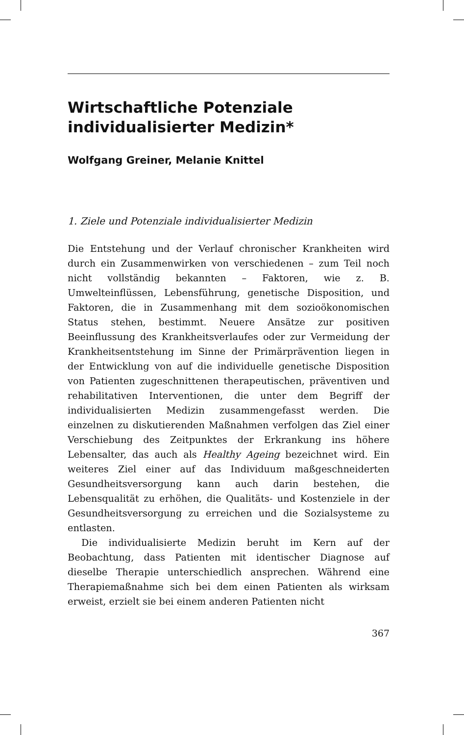Wirtschaftliche Potenziale individualisierter Medizin*
Wolfgang Greiner, Melanie Knittel
1. Ziele und Potenziale individualisierter Medizin
Die Entstehung und der Verlauf chronischer Krankheiten wird durch ein Zusammenwirken von verschiedenen – zum Teil noch nicht vollständig bekannten – Faktoren, wie z. B. Umwelteinflüssen, Lebensführung, genetische Disposition, und Faktoren, die in Zusammenhang mit dem sozioökonomischen Status stehen, bestimmt. Neuere Ansätze zur positiven Beeinflussung des Krankheitsverlaufes oder zur Vermeidung der Krankheitsentstehung im Sinne der Primärprävention liegen in der Entwicklung von auf die individuelle genetische Disposition von Patienten zugeschnittenen therapeutischen, präventiven und rehabilitativen Interventionen, die unter dem Begriff der individualisierten Medizin zusammengefasst werden. Die einzelnen zu diskutierenden Maßnahmen verfolgen das Ziel einer Verschiebung des Zeitpunktes der Erkrankung ins höhere Lebensalter, das auch als Healthy Ageing bezeichnet wird. Ein weiteres Ziel einer auf das Individuum maßgeschneiderten Gesundheitsversorgung kann auch darin bestehen, die Lebensqualität zu erhöhen, die Qualitäts- und Kostenziele in der Gesundheitsversorgung zu erreichen und die Sozialsysteme zu entlasten.
Die individualisierte Medizin beruht im Kern auf der Beobachtung, dass Patienten mit identischer Diagnose auf dieselbe Therapie unterschiedlich ansprechen. Während eine Therapiemaßnahme sich bei dem einen Patienten als wirksam erweist, erzielt sie bei einem anderen Patienten nicht
367